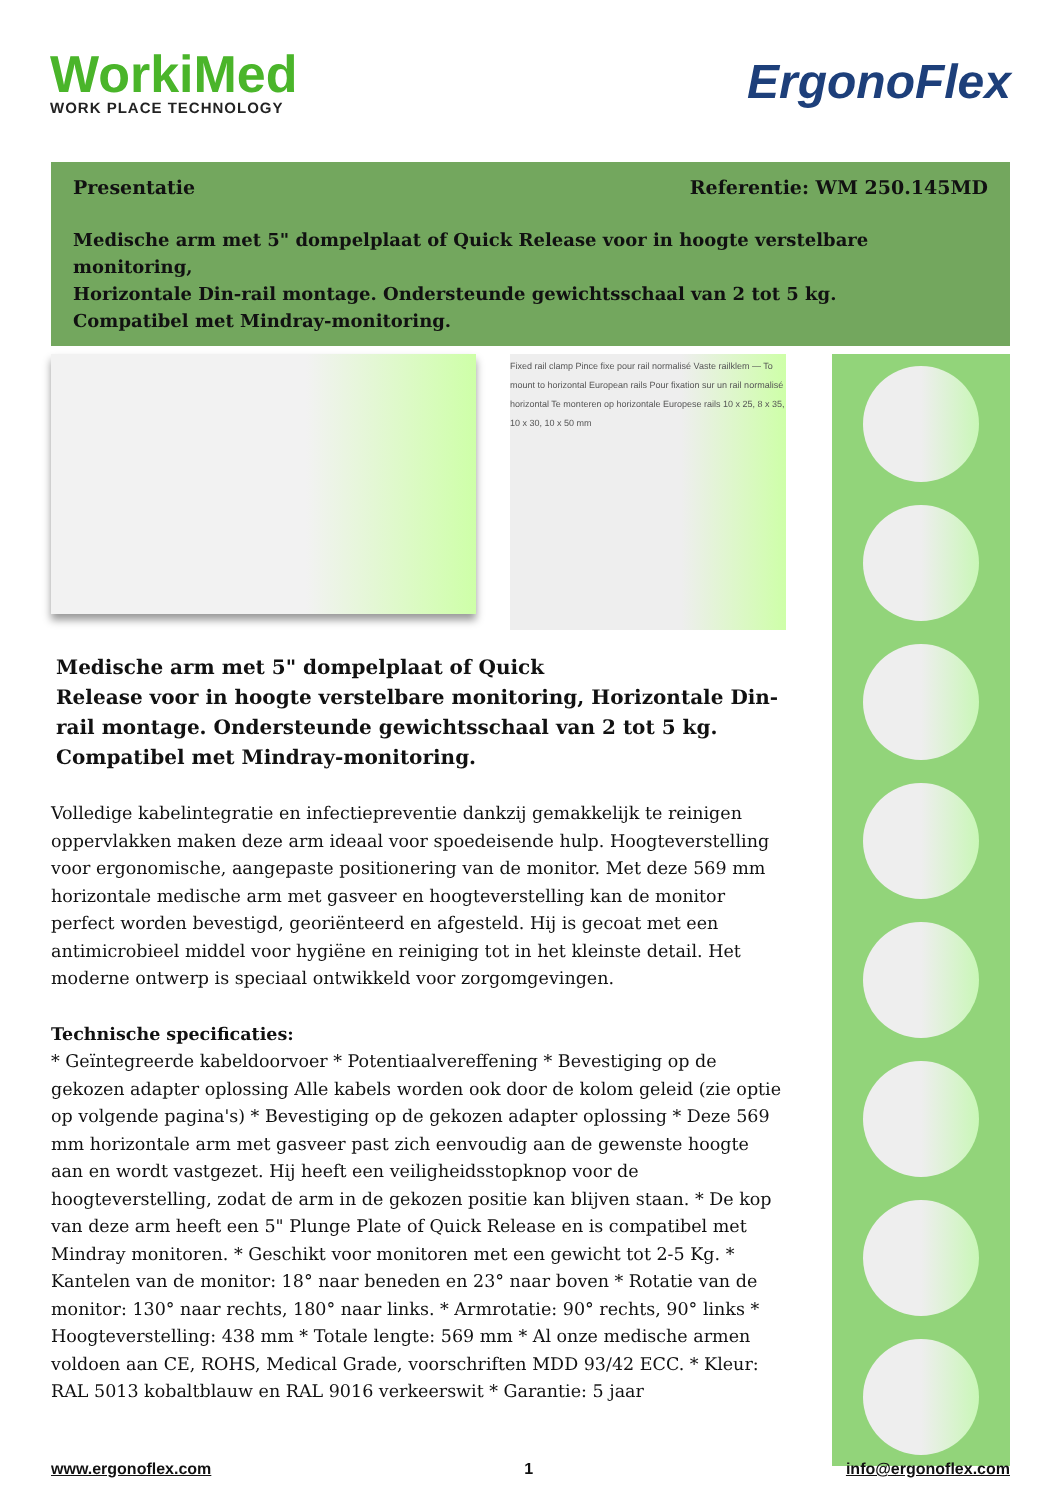WorkiMed
WORK PLACE TECHNOLOGY
ErgonoFlex
Presentatie Referentie: WM 250.145MD
Medische arm met 5" dompelplaat of Quick Release voor in hoogte verstelbare monitoring,
Horizontale Din-rail montage. Ondersteunde gewichtsschaal van 2 tot 5 kg.
Compatibel met Mindray-monitoring.
Fixed rail clamp Pince fixe pour rail normalisé Vaste railklem — To mount to horizontal European rails Pour fixation sur un rail normalisé horizontal Te monteren op horizontale Europese rails 10 x 25, 8 x 35, 10 x 30, 10 x 50 mm
Medische arm met 5" dompelplaat of Quick
Release voor in hoogte verstelbare monitoring, Horizontale Din-rail montage. Ondersteunde gewichtsschaal van 2 tot 5 kg.
Compatibel met Mindray-monitoring.
Volledige kabelintegratie en infectiepreventie dankzij gemakkelijk te reinigen oppervlakken maken deze arm ideaal voor spoedeisende hulp. Hoogteverstelling voor ergonomische, aangepaste positionering van de monitor. Met deze 569 mm horizontale medische arm met gasveer en hoogteverstelling kan de monitor perfect worden bevestigd, georiënteerd en afgesteld. Hij is gecoat met een antimicrobieel middel voor hygiëne en reiniging tot in het kleinste detail. Het moderne ontwerp is speciaal ontwikkeld voor zorgomgevingen.
Technische specificaties:
* Geïntegreerde kabeldoorvoer * Potentiaalvereffening * Bevestiging op de gekozen adapter oplossing Alle kabels worden ook door de kolom geleid (zie optie op volgende pagina's) * Bevestiging op de gekozen adapter oplossing * Deze 569 mm horizontale arm met gasveer past zich eenvoudig aan de gewenste hoogte aan en wordt vastgezet. Hij heeft een veiligheidsstopknop voor de hoogteverstelling, zodat de arm in de gekozen positie kan blijven staan. * De kop van deze arm heeft een 5" Plunge Plate of Quick Release en is compatibel met Mindray monitoren. * Geschikt voor monitoren met een gewicht tot 2-5 Kg. * Kantelen van de monitor: 18° naar beneden en 23° naar boven * Rotatie van de monitor: 130° naar rechts, 180° naar links. * Armrotatie: 90° rechts, 90° links * Hoogteverstelling: 438 mm * Totale lengte: 569 mm * Al onze medische armen voldoen aan CE, ROHS, Medical Grade, voorschriften MDD 93/42 ECC. * Kleur: RAL 5013 kobaltblauw en RAL 9016 verkeerswit * Garantie: 5 jaar
www.ergonoflex.com 1 info@ergonoflex.com